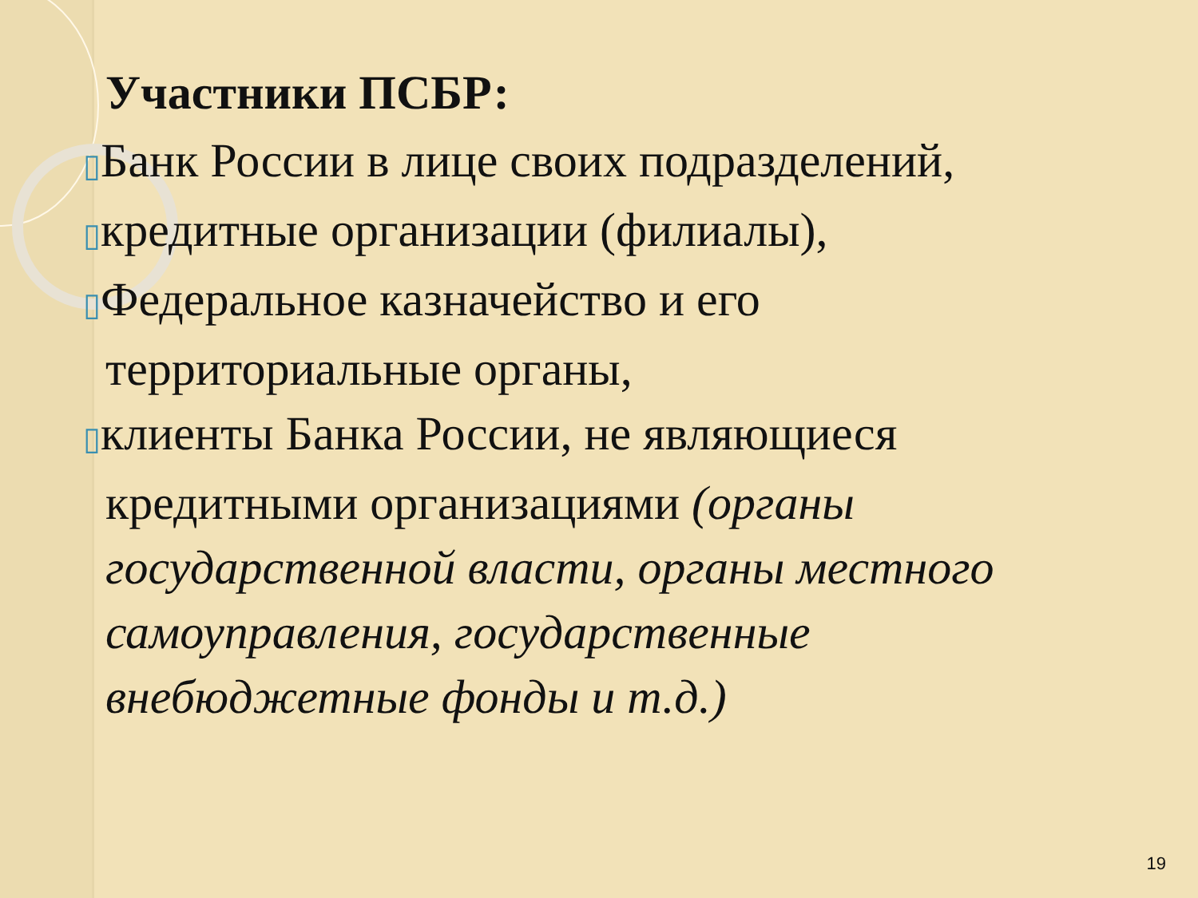Участники ПСБР:
▯Банк России в лице своих подразделений,
▯кредитные организации (филиалы),
▯Федеральное казначейство и его территориальные органы,
▯клиенты Банка России, не являющиеся кредитными организациями (органы государственной власти, органы местного самоуправления, государственные внебюджетные фонды и т.д.)
19